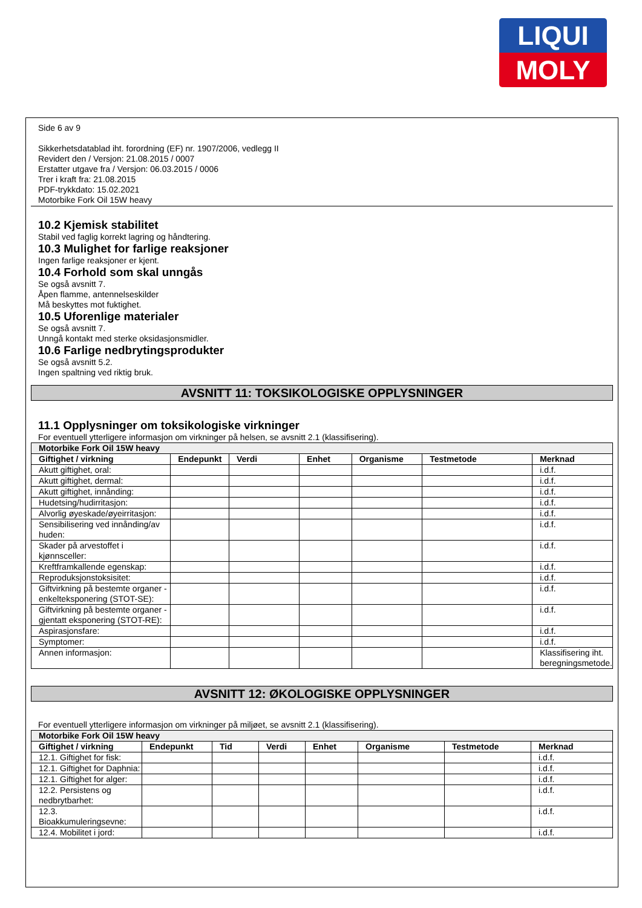LIQUI
MOLY
Side 6 av 9
Sikkerhetsdatablad iht. forordning (EF) nr. 1907/2006, vedlegg II
Revidert den / Versjon: 21.08.2015 / 0007
Erstatter utgave fra / Versjon: 06.03.2015 / 0006
Trer i kraft fra: 21.08.2015
PDF-trykkdato: 15.02.2021
Motorbike Fork Oil 15W heavy
10.2 Kjemisk stabilitet
Stabil ved faglig korrekt lagring og håndtering.
10.3 Mulighet for farlige reaksjoner
Ingen farlige reaksjoner er kjent.
10.4 Forhold som skal unngås
Se også avsnitt 7.
Åpen flamme, antennelseskilder
Må beskyttes mot fuktighet.
10.5 Uforenlige materialer
Se også avsnitt 7.
Unngå kontakt med sterke oksidasjonsmidler.
10.6 Farlige nedbrytingsprodukter
Se også avsnitt 5.2.
Ingen spaltning ved riktig bruk.
AVSNITT 11: TOKSIKOLOGISKE OPPLYSNINGER
11.1 Opplysninger om toksikologiske virkninger
For eventuell ytterligere informasjon om virkninger på helsen, se avsnitt 2.1 (klassifisering).
| Motorbike Fork Oil 15W heavy | | | | | | |
| --- | --- | --- | --- | --- | --- | --- |
| Giftighet / virkning | Endepunkt | Verdi | Enhet | Organisme | Testmetode | Merknad |
| Akutt giftighet, oral: | | | | | | i.d.f. |
| Akutt giftighet, dermal: | | | | | | i.d.f. |
| Akutt giftighet, innånding: | | | | | | i.d.f. |
| Hudetsing/hudirritasjon: | | | | | | i.d.f. |
| Alvorlig øyeskade/øyeirritasjon: | | | | | | i.d.f. |
| Sensibilisering ved innånding/av huden: | | | | | | i.d.f. |
| Skader på arvestoffet i kjønnsceller: | | | | | | i.d.f. |
| Kreftframkallende egenskap: | | | | | | i.d.f. |
| Reproduksjonstoksisitet: | | | | | | i.d.f. |
| Giftvirkning på bestemte organer - enkelteksponering (STOT-SE): | | | | | | i.d.f. |
| Giftvirkning på bestemte organer - gjentatt eksponering (STOT-RE): | | | | | | i.d.f. |
| Aspirasjonsfare: | | | | | | i.d.f. |
| Symptomer: | | | | | | i.d.f. |
| Annen informasjon: | | | | | | Klassifisering iht. beregningsmetode. |
AVSNITT 12: ØKOLOGISKE OPPLYSNINGER
For eventuell ytterligere informasjon om virkninger på miljøet, se avsnitt 2.1 (klassifisering).
| Motorbike Fork Oil 15W heavy | | | | | | | |
| --- | --- | --- | --- | --- | --- | --- | --- |
| Giftighet / virkning | Endepunkt | Tid | Verdi | Enhet | Organisme | Testmetode | Merknad |
| 12.1. Giftighet for fisk: | | | | | | | i.d.f. |
| 12.1. Giftighet for Daphnia: | | | | | | | i.d.f. |
| 12.1. Giftighet for alger: | | | | | | | i.d.f. |
| 12.2. Persistens og nedbrytbarhet: | | | | | | | i.d.f. |
| 12.3. Bioakkumuleringsevne: | | | | | | | i.d.f. |
| 12.4. Mobilitet i jord: | | | | | | | i.d.f. |